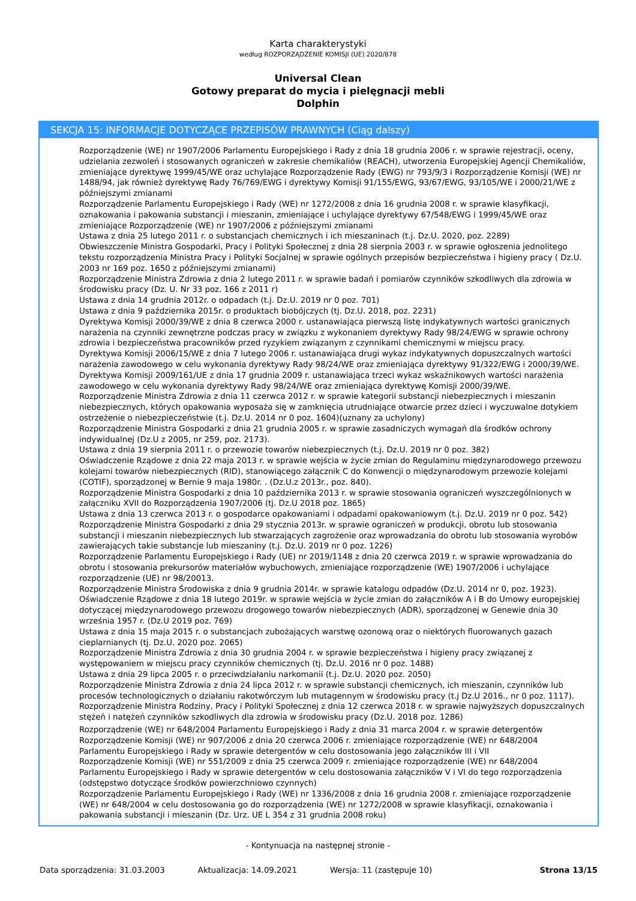Karta charakterystyki
według ROZPORZĄDZENIE KOMISJI (UE) 2020/878
Universal Clean
Gotowy preparat do mycia i pielęgnacji mebli
Dolphin
SEKCJA 15: INFORMACJE DOTYCZĄCE PRZEPISÓW PRAWNYCH (Ciąg dalszy)
Rozporządzenie (WE) nr 1907/2006 Parlamentu Europejskiego i Rady z dnia 18 grudnia 2006 r. w sprawie rejestracji, oceny, udzielania zezwoleń i stosowanych ograniczeń w zakresie chemikaliów (REACH), utworzenia Europejskiej Agencji Chemikaliów, zmieniające dyrektywę 1999/45/WE oraz uchylające Rozporządzenie Rady (EWG) nr 793/9/3 i Rozporządzenie Komisji (WE) nr 1488/94, jak również dyrektywę Rady 76/769/EWG i dyrektywy Komisji 91/155/EWG, 93/67/EWG, 93/105/WE i 2000/21/WE z późniejszymi zmianami
Rozporządzenie Parlamentu Europejskiego i Rady (WE) nr 1272/2008 z dnia 16 grudnia 2008 r. w sprawie klasyfikacji, oznakowania i pakowania substancji i mieszanin, zmieniające i uchylające dyrektywy 67/548/EWG i 1999/45/WE oraz zmieniające Rozporządzenie (WE) nr 1907/2006 z późniejszymi zmianami
Ustawa z dnia 25 lutego 2011 r. o substancjach chemicznych i ich mieszaninach (t.j. Dz.U. 2020, poz. 2289)
Obwieszczenie Ministra Gospodarki, Pracy i Polityki Społecznej z dnia 28 sierpnia 2003 r. w sprawie ogłoszenia jednolitego tekstu rozporządzenia Ministra Pracy i Polityki Socjalnej w sprawie ogólnych przepisów bezpieczeństwa i higieny pracy ( Dz.U. 2003 nr 169 poz. 1650 z późniejszymi zmianami)
Rozporządzenie Ministra Zdrowia z dnia 2 lutego 2011 r. w sprawie badań i pomiarów czynników szkodliwych dla zdrowia w środowisku pracy (Dz. U. Nr 33 poz. 166 z 2011 r)
Ustawa z dnia 14 grudnia 2012r. o odpadach (t.j. Dz.U. 2019 nr 0 poz. 701)
Ustawa z dnia 9 października 2015r. o produktach biobójczych (tj. Dz.U. 2018, poz. 2231)
Dyrektywa Komisji 2000/39/WE z dnia 8 czerwca 2000 r. ustanawiająca pierwszą listę indykatywnych wartości granicznych narażenia na czynniki zewnętrzne podczas pracy w związku z wykonaniem dyrektywy Rady 98/24/EWG w sprawie ochrony zdrowia i bezpieczeństwa pracowników przed ryzykiem związanym z czynnikami chemicznymi w miejscu pracy.
Dyrektywa Komisji 2006/15/WE z dnia 7 lutego 2006 r. ustanawiająca drugi wykaz indykatywnych dopuszczalnych wartości narażenia zawodowego w celu wykonania dyrektywy Rady 98/24/WE oraz zmieniająca dyrektywy 91/322/EWG i 2000/39/WE.
Dyrektywa Komisji 2009/161/UE z dnia 17 grudnia 2009 r. ustanawiająca trzeci wykaz wskaźnikowych wartości narażenia zawodowego w celu wykonania dyrektywy Rady 98/24/WE oraz zmieniająca dyrektywę Komisji 2000/39/WE.
Rozporządzenie Ministra Zdrowia z dnia 11 czerwca 2012 r. w sprawie kategorii substancji niebezpiecznych i mieszanin niebezpiecznych, których opakowania wyposaża się w zamknięcia utrudniające otwarcie przez dzieci i wyczuwalne dotykiem ostrzeżenie o niebezpieczeństwie (t.j. Dz.U. 2014 nr 0 poz. 1604)(uznany za uchylony)
Rozporządzenie Ministra Gospodarki z dnia 21 grudnia 2005 r. w sprawie zasadniczych wymagań dla środków ochrony indywidualnej (Dz.U z 2005, nr 259, poz. 2173).
Ustawa z dnia 19 sierpnia 2011 r. o przewozie towarów niebezpiecznych (t.j. Dz.U. 2019 nr 0 poz. 382)
Oświadczenie Rządowe z dnia 22 maja 2013 r. w sprawie wejścia w życie zmian do Regulaminu międzynarodowego przewozu kolejami towarów niebezpiecznych (RID), stanowiącego załącznik C do Konwencji o międzynarodowym przewozie kolejami (COTIF), sporządzonej w Bernie 9 maja 1980r. . (Dz.U.z 2013r., poz. 840).
Rozporządzenie Ministra Gospodarki z dnia 10 października 2013 r. w sprawie stosowania ograniczeń wyszczególnionych w załączniku XVII do Rozporządzenia 1907/2006 (tj. Dz.U 2018 poz. 1865)
Ustawa z dnia 13 czerwca 2013 r. o gospodarce opakowaniami i odpadami opakowaniowym (t.j. Dz.U. 2019 nr 0 poz. 542)
Rozporządzenie Ministra Gospodarki z dnia 29 stycznia 2013r. w sprawie ograniczeń w produkcji, obrotu lub stosowania substancji i mieszanin niebezpiecznych lub stwarzających zagrożenie oraz wprowadzania do obrotu lub stosowania wyrobów zawierających takie substancje lub mieszaniny (t.j. Dz.U. 2019 nr 0 poz. 1226)
Rozporządzenie Parlamentu Europejskiego i Rady (UE) nr 2019/1148 z dnia 20 czerwca 2019 r. w sprawie wprowadzania do obrotu i stosowania prekursorów materiałów wybuchowych, zmieniające rozporządzenie (WE) 1907/2006 i uchylające rozporządzenie (UE) nr 98/20013.
Rozporządzenie Ministra Środowiska z dnia 9 grudnia 2014r. w sprawie katalogu odpadów (Dz.U. 2014 nr 0, poz. 1923).
Oświadczenie Rządowe z dnia 18 lutego 2019r. w sprawie wejścia w życie zmian do załączników A i B do Umowy europejskiej dotyczącej międzynarodowego przewozu drogowego towarów niebezpiecznych (ADR), sporządzonej w Genewie dnia 30 września 1957 r. (Dz.U 2019 poz. 769)
Ustawa z dnia 15 maja 2015 r. o substancjach zubożających warstwę ozonową oraz o niektórych fluorowanych gazach cieplarnianych (tj. Dz.U. 2020 poz. 2065)
Rozporządzenie Ministra Zdrowia z dnia 30 grudnia 2004 r. w sprawie bezpieczeństwa i higieny pracy związanej z występowaniem w miejscu pracy czynników chemicznych (tj. Dz.U. 2016 nr 0 poz. 1488)
Ustawa z dnia 29 lipca 2005 r. o przeciwdziałaniu narkomanii (t.j. Dz.U. 2020 poz. 2050)
Rozporządzenie Ministra Zdrowia z dnia 24 lipca 2012 r. w sprawie substancji chemicznych, ich mieszanin, czynników lub procesów technologicznych o działaniu rakotwórczym lub mutagennym w środowisku pracy (t.j Dz.U 2016., nr 0 poz. 1117).
Rozporządzenie Ministra Rodziny, Pracy i Polityki Społecznej z dnia 12 czerwca 2018 r. w sprawie najwyższych dopuszczalnych stężeń i natężeń czynników szkodliwych dla zdrowia w środowisku pracy (Dz.U. 2018 poz. 1286)
Rozporządzenie (WE) nr 648/2004 Parlamentu Europejskiego i Rady z dnia 31 marca 2004 r. w sprawie detergentów
Rozporządzenie Komisji (WE) nr 907/2006 z dnia 20 czerwca 2006 r. zmieniające rozporządzenie (WE) nr 648/2004 Parlamentu Europejskiego i Rady w sprawie detergentów w celu dostosowania jego załączników III i VII
Rozporządzenie Komisji (WE) nr 551/2009 z dnia 25 czerwca 2009 r. zmieniające rozporządzenie (WE) nr 648/2004 Parlamentu Europejskiego i Rady w sprawie detergentów w celu dostosowania załączników V i VI do tego rozporządzenia (odstępstwo dotyczące środków powierzchniowo czynnych)
Rozporządzenie Parlamentu Europejskiego i Rady (WE) nr 1336/2008 z dnia 16 grudnia 2008 r. zmieniające rozporządzenie (WE) nr 648/2004 w celu dostosowania go do rozporządzenia (WE) nr 1272/2008 w sprawie klasyfikacji, oznakowania i pakowania substancji i mieszanin (Dz. Urz. UE L 354 z 31 grudnia 2008 roku)
- Kontynuacja na następnej stronie -
Data sporządzenia: 31.03.2003 Aktualizacja: 14.09.2021 Wersja: 11 (zastępuje 10) Strona 13/15